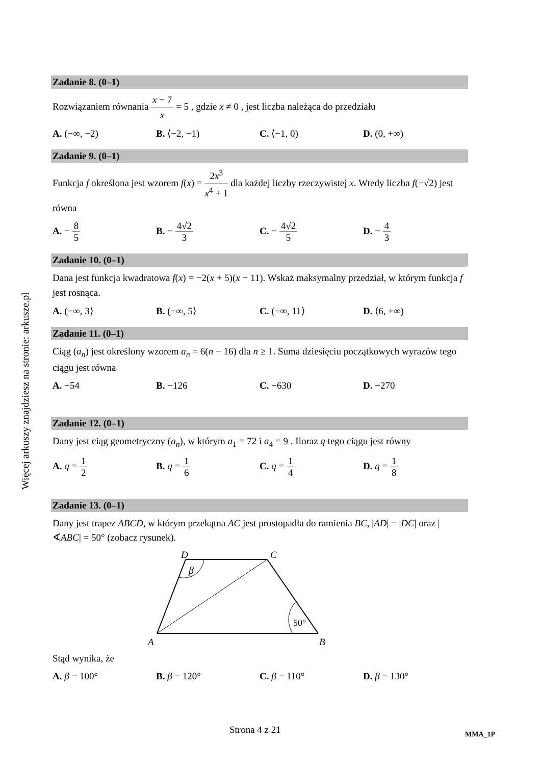Więcej arkuszy znajdziesz na stronie: arkusze.pl
Zadanie 8. (0–1)
Rozwiązaniem równania x − 7 x = 5 , gdzie x ≠ 0 , jest liczba należąca do przedziału
A. (−∞, −2) B. ⟨−2, −1) C. ⟨−1, 0) D. (0, +∞)
Zadanie 9. (0–1)
Funkcja f określona jest wzorem f(x) = 2x<sup>3</sup> x<sup>4</sup> + 1 dla każdej liczby rzeczywistej x. Wtedy liczba f(−√2) jest równa
A. − 8 5 B. − 4√2 3 C. − 4√2 5 D. − 4 3
Zadanie 10. (0–1)
Dana jest funkcja kwadratowa f(x) = −2(x + 5)(x − 11). Wskaż maksymalny przedział, w którym funkcja f jest rosnąca.
A. (−∞, 3⟩ B. (−∞, 5⟩ C. (−∞, 11⟩ D. ⟨6, +∞)
Zadanie 11. (0–1)
Ciąg (a<sub>n</sub>) jest określony wzorem a<sub>n</sub> = 6(n − 16) dla n ≥ 1. Suma dziesięciu początkowych wyrazów tego ciągu jest równa
A. −54 B. −126 C. −630 D. −270
Zadanie 12. (0–1)
Dany jest ciąg geometryczny (a<sub>n</sub>), w którym a<sub>1</sub> = 72 i a<sub>4</sub> = 9 . Iloraz q tego ciągu jest równy
A. q = 1 2 B. q = 1 6 C. q = 1 4 D. q = 1 8
Zadanie 13. (0–1)
Dany jest trapez ABCD, w którym przekątna AC jest prostopadła do ramienia BC, |AD| = |DC| oraz |∢ABC| = 50° (zobacz rysunek).
β
50°
D
C
A
B
Stąd wynika, że
A. β = 100° B. β = 120° C. β = 110° D. β = 130°
Strona 4 z 21 MMA_1P